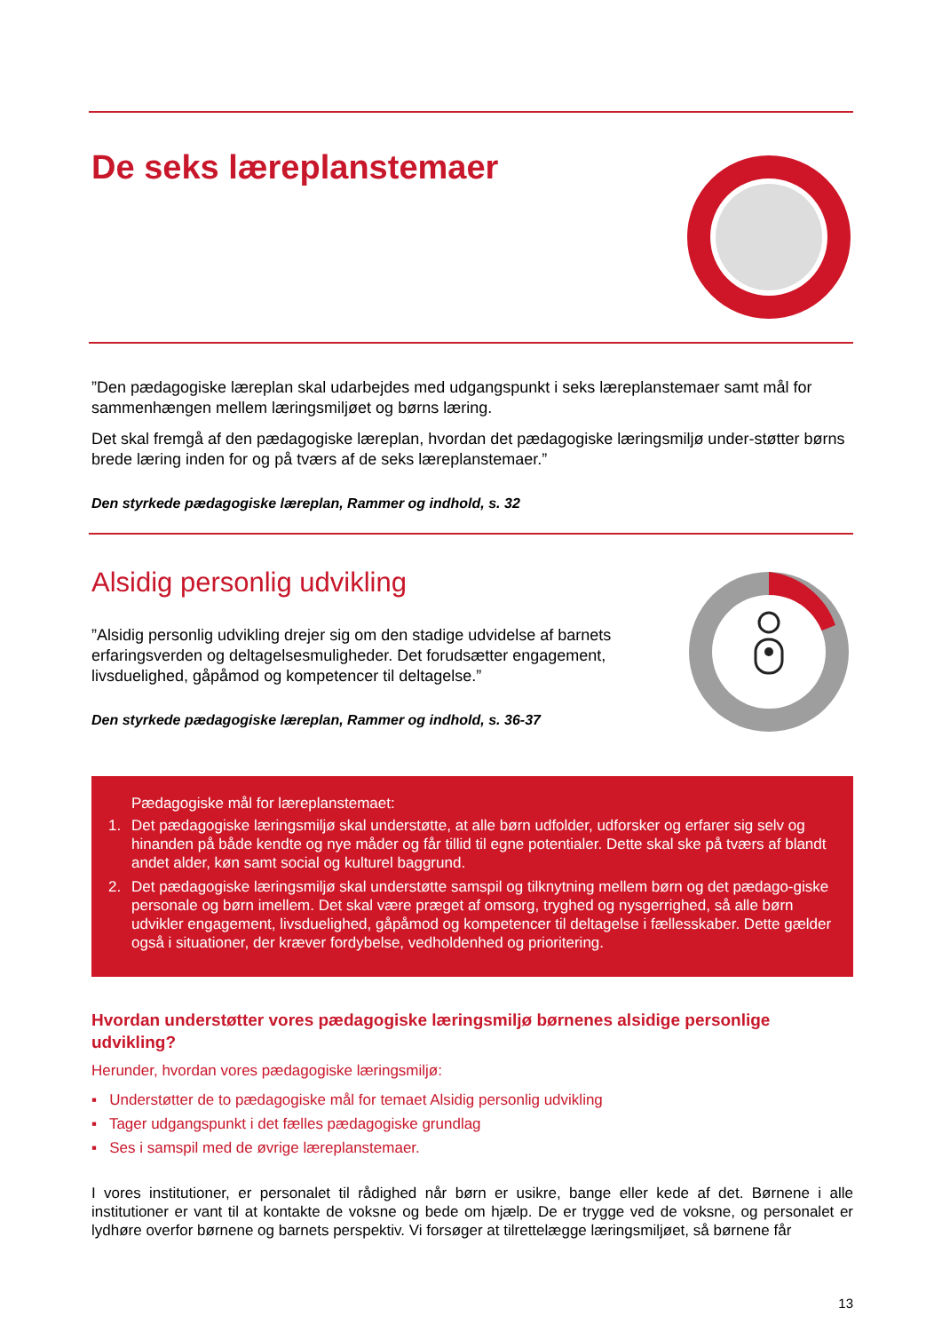De seks læreplanstemaer
”Den pædagogiske læreplan skal udarbejdes med udgangspunkt i seks læreplanstemaer samt mål for sammenhængen mellem læringsmiljøet og børns læring.
Det skal fremgå af den pædagogiske læreplan, hvordan det pædagogiske læringsmiljø under-støtter børns brede læring inden for og på tværs af de seks læreplanstemaer.”
Den styrkede pædagogiske læreplan, Rammer og indhold, s. 32
Alsidig personlig udvikling
”Alsidig personlig udvikling drejer sig om den stadige udvidelse af barnets erfaringsverden og deltagelsesmuligheder. Det forudsætter engagement, livsduelighed, gåpåmod og kompetencer til deltagelse.”
Den styrkede pædagogiske læreplan, Rammer og indhold, s. 36-37
Pædagogiske mål for læreplanstemaet:
1. Det pædagogiske læringsmiljø skal understøtte, at alle børn udfolder, udforsker og erfarer sig selv og hinanden på både kendte og nye måder og får tillid til egne potentialer. Dette skal ske på tværs af blandt andet alder, køn samt social og kulturel baggrund.
2. Det pædagogiske læringsmiljø skal understøtte samspil og tilknytning mellem børn og det pædago-giske personale og børn imellem. Det skal være præget af omsorg, tryghed og nysgerrighed, så alle børn udvikler engagement, livsduelighed, gåpåmod og kompetencer til deltagelse i fællesskaber. Dette gælder også i situationer, der kræver fordybelse, vedholdenhed og prioritering.
Hvordan understøtter vores pædagogiske læringsmiljø børnenes alsidige personlige udvikling?
Herunder, hvordan vores pædagogiske læringsmiljø:
▪ Understøtter de to pædagogiske mål for temaet Alsidig personlig udvikling
▪ Tager udgangspunkt i det fælles pædagogiske grundlag
▪ Ses i samspil med de øvrige læreplanstemaer.
I vores institutioner, er personalet til rådighed når børn er usikre, bange eller kede af det. Børnene i alle institutioner er vant til at kontakte de voksne og bede om hjælp. De er trygge ved de voksne, og personalet er lydhøre overfor børnene og barnets perspektiv. Vi forsøger at tilrettelægge læringsmiljøet, så børnene får
13